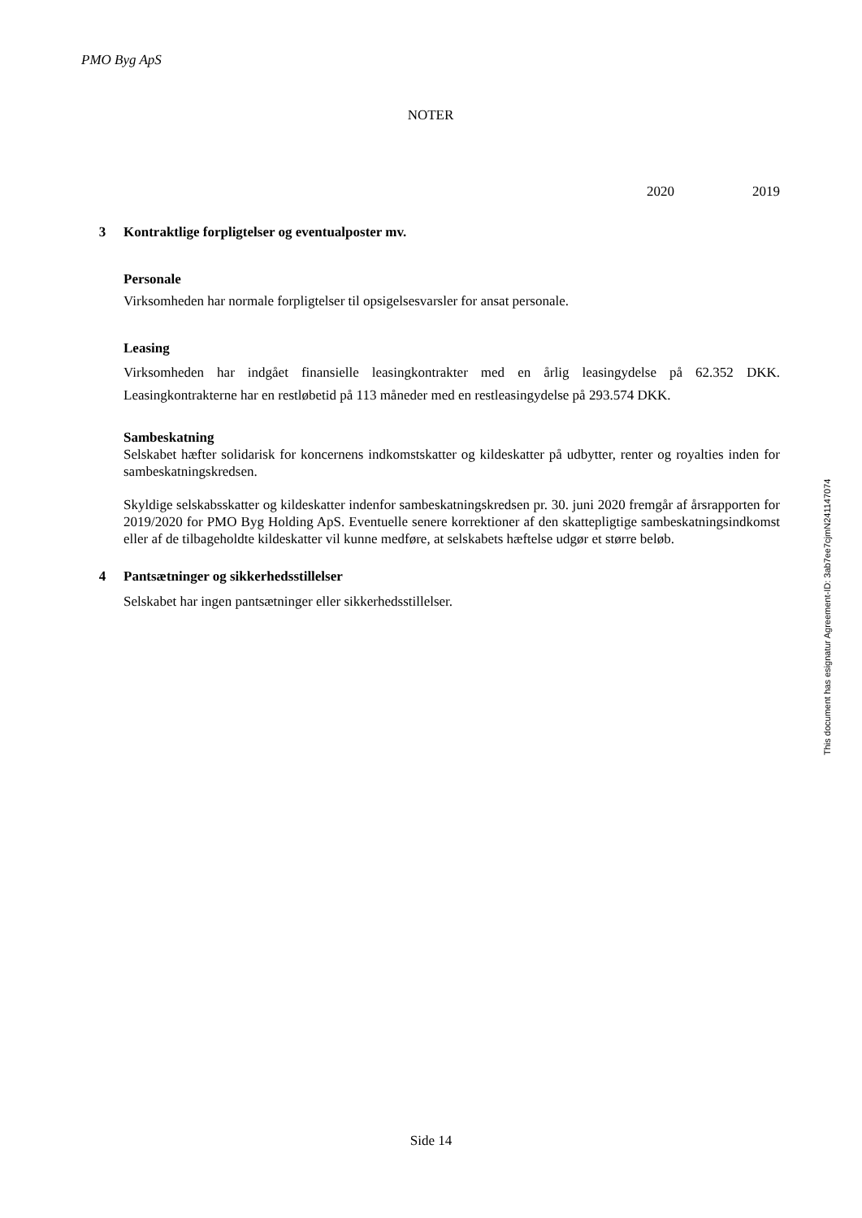PMO Byg ApS
NOTER
2020 2019
3 Kontraktlige forpligtelser og eventualposter mv.
Personale
Virksomheden har normale forpligtelser til opsigelsesvarsler for ansat personale.
Leasing
Virksomheden har indgået finansielle leasingkontrakter med en årlig leasingydelse på 62.352 DKK. Leasingkontrakterne har en restløbetid på 113 måneder med en restleasingydelse på 293.574 DKK.
Sambeskatning
Selskabet hæfter solidarisk for koncernens indkomstskatter og kildeskatter på udbytter, renter og royalties inden for sambeskatningskredsen.
Skyldige selskabsskatter og kildeskatter indenfor sambeskatningskredsen pr. 30. juni 2020 fremgår af årsrapporten for 2019/2020 for PMO Byg Holding ApS. Eventuelle senere korrektioner af den skattepligtige sambeskatningsindkomst eller af de tilbageholdte kildeskatter vil kunne medføre, at selskabets hæftelse udgør et større beløb.
4 Pantsætninger og sikkerhedsstillelser
Selskabet har ingen pantsætninger eller sikkerhedsstillelser.
This document has esignatur Agreement-ID: 3ab7ee7cjmN241147074
Side 14